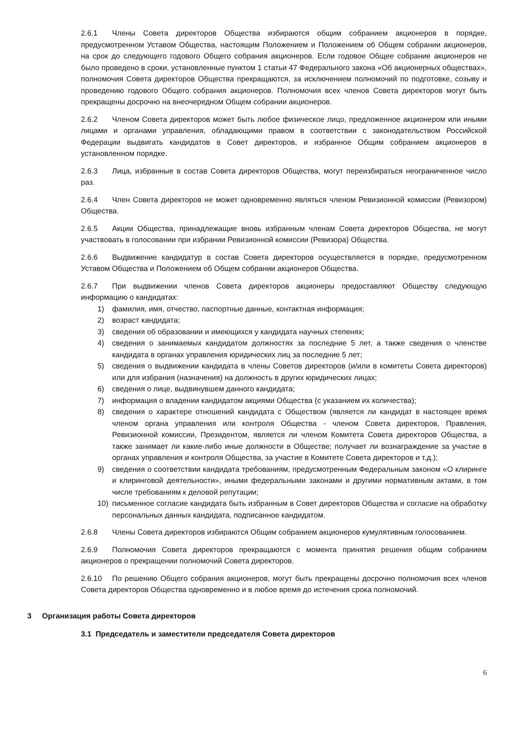2.6.1 Члены Совета директоров Общества избираются общим собранием акционеров в порядке, предусмотренном Уставом Общества, настоящим Положением и Положением об Общем собрании акционеров, на срок до следующего годового Общего собрания акционеров. Если годовое Общее собрание акционеров не было проведено в сроки, установленные пунктом 1 статьи 47 Федерального закона «Об акционерных обществах», полномочия Совета директоров Общества прекращаются, за исключением полномочий по подготовке, созыву и проведению годового Общего собрания акционеров. Полномочия всех членов Совета директоров могут быть прекращены досрочно на внеочередном Общем собрании акционеров.
2.6.2 Членом Совета директоров может быть любое физическое лицо, предложенное акционером или иными лицами и органами управления, обладающими правом в соответствии с законодательством Российской Федерации выдвигать кандидатов в Совет директоров, и избранное Общим собранием акционеров в установленном порядке.
2.6.3 Лица, избранные в состав Совета директоров Общества, могут переизбираться неограниченное число раз.
2.6.4 Член Совета директоров не может одновременно являться членом Ревизионной комиссии (Ревизором) Общества.
2.6.5 Акции Общества, принадлежащие вновь избранным членам Совета директоров Общества, не могут участвовать в голосовании при избрании Ревизионной комиссии (Ревизора) Общества.
2.6.6 Выдвижение кандидатур в состав Совета директоров осуществляется в порядке, предусмотренном Уставом Общества и Положением об Общем собрании акционеров Общества.
2.6.7 При выдвижении членов Совета директоров акционеры предоставляют Обществу следующую информацию о кандидатах:
1) фамилия, имя, отчество, паспортные данные, контактная информация;
2) возраст кандидата;
3) сведения об образовании и имеющихся у кандидата научных степенях;
4) сведения о занимаемых кандидатом должностях за последние 5 лет, а также сведения о членстве кандидата в органах управления юридических лиц за последние 5 лет;
5) сведения о выдвижении кандидата в члены Советов директоров (и/или в комитеты Совета директоров) или для избрания (назначения) на должность в других юридических лицах;
6) сведения о лице, выдвинувшем данного кандидата;
7) информация о владении кандидатом акциями Общества (с указанием их количества);
8) сведения о характере отношений кандидата с Обществом (является ли кандидат в настоящее время членом органа управления или контроля Общества - членом Совета директоров, Правления, Ревизионной комиссии, Президентом, является ли членом Комитета Совета директоров Общества, а также занимает ли какие-либо иные должности в Обществе; получает ли вознаграждение за участие в органах управления и контроля Общества, за участие в Комитете Совета директоров и т.д.);
9) сведения о соответствии кандидата требованиям, предусмотренным Федеральным законом «О клиринге и клиринговой деятельности», иными федеральными законами и другими нормативным актами, в том числе требованиям к деловой репутации;
10) письменное согласие кандидата быть избранным в Совет директоров Общества и согласие на обработку персональных данных кандидата, подписанное кандидатом.
2.6.8 Члены Совета директоров избираются Общим собранием акционеров кумулятивным голосованием.
2.6.9 Полномочия Совета директоров прекращаются с момента принятия решения общим собранием акционеров о прекращении полномочий Совета директоров.
2.6.10 По решению Общего собрания акционеров, могут быть прекращены досрочно полномочия всех членов Совета директоров Общества одновременно и в любое время до истечения срока полномочий.
3 Организация работы Совета директоров
3.1 Председатель и заместители председателя Совета директоров
6